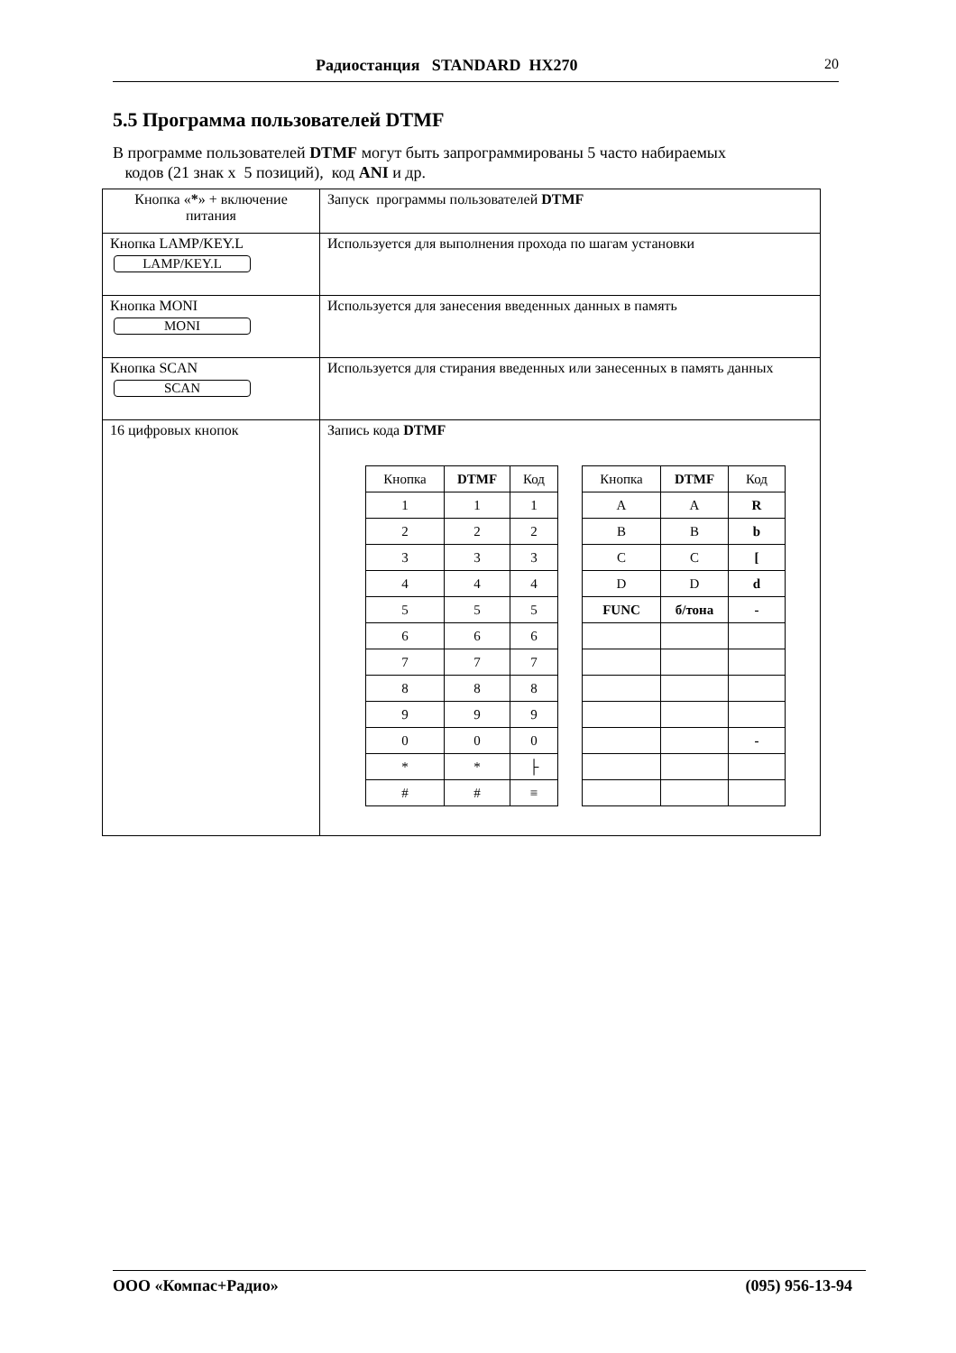Радиостанция STANDARD HX270 20
5.5 Программа пользователей DTMF
В программе пользователей DTMF могут быть запрограммированы 5 часто набираемых
кодов (21 знак х 5 позиций), код ANI и др.
| Кнопка « * » + включение питания | Запуск программы пользователей DTMF |
| Кнопка LAMP/KEY.L LAMP/KEY.L | Используется для выполнения прохода по шагам установки |
| Кнопка MONI MONI | Используется для занесения введенных данных в память |
| Кнопка SCAN SCAN | Используется для стирания введенных или занесенных в память данных |
| 16 цифровых кнопок | Запись кода DTMF / Кнопка / DTMF / Код / / 1 / 1 / 1 / / 2 / 2 / 2 / / 3 / 3 / 3 / / 4 / 4 / 4 / / 5 / 5 / 5 / / 6 / 6 / 6 / / 7 / 7 / 7 / / 8 / 8 / 8 / / 9 / 9 / 9 / / 0 / 0 / 0 / / * / * / ├ / / # / # / ≡ / / Кнопка / DTMF / Код / / A / A / R / / B / B / b / / C / C / [ / / D / D / d / / FUNC / б/тона / - / / / / - / |
ООО «Компас+Радио» (095) 956-13-94